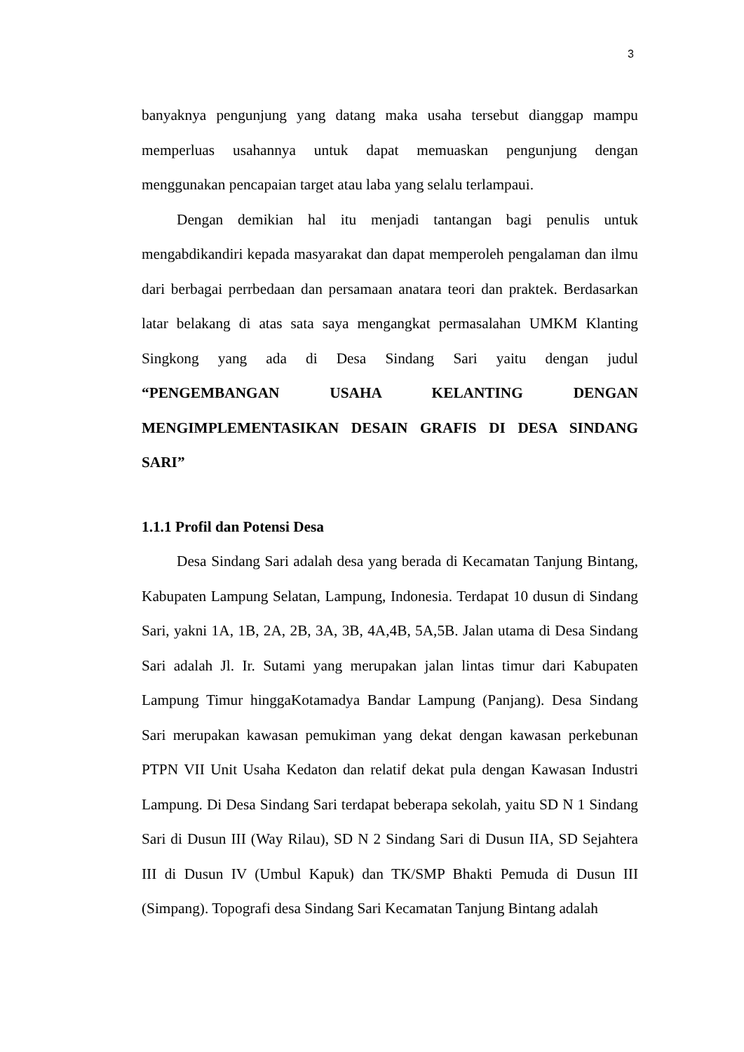3
banyaknya pengunjung yang datang maka usaha tersebut dianggap mampu memperluas usahannya untuk dapat memuaskan pengunjung dengan menggunakan pencapaian target atau laba yang selalu terlampaui.
Dengan demikian hal itu menjadi tantangan bagi penulis untuk mengabdikandiri kepada masyarakat dan dapat memperoleh pengalaman dan ilmu dari berbagai perrbedaan dan persamaan anatara teori dan praktek. Berdasarkan latar belakang di atas sata saya mengangkat permasalahan UMKM Klanting Singkong yang ada di Desa Sindang Sari yaitu dengan judul “PENGEMBANGAN USAHA KELANTING DENGAN MENGIMPLEMENTASIKAN DESAIN GRAFIS DI DESA SINDANG SARI”
1.1.1 Profil dan Potensi Desa
Desa Sindang Sari adalah desa yang berada di Kecamatan Tanjung Bintang, Kabupaten Lampung Selatan, Lampung, Indonesia. Terdapat 10 dusun di Sindang Sari, yakni 1A, 1B, 2A, 2B, 3A, 3B, 4A,4B, 5A,5B. Jalan utama di Desa Sindang Sari adalah Jl. Ir. Sutami yang merupakan jalan lintas timur dari Kabupaten Lampung Timur hinggaKotamadya Bandar Lampung (Panjang). Desa Sindang Sari merupakan kawasan pemukiman yang dekat dengan kawasan perkebunan PTPN VII Unit Usaha Kedaton dan relatif dekat pula dengan Kawasan Industri Lampung. Di Desa Sindang Sari terdapat beberapa sekolah, yaitu SD N 1 Sindang Sari di Dusun III (Way Rilau), SD N 2 Sindang Sari di Dusun IIA, SD Sejahtera III di Dusun IV (Umbul Kapuk) dan TK/SMP Bhakti Pemuda di Dusun III (Simpang). Topografi desa Sindang Sari Kecamatan Tanjung Bintang adalah